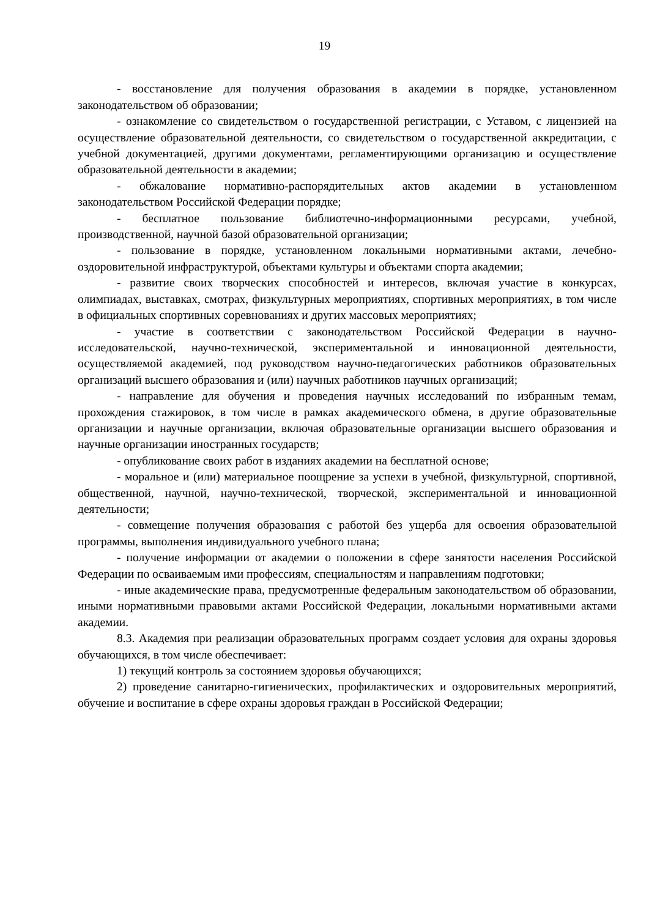19
- восстановление для получения образования в академии в порядке, установленном законодательством об образовании;
- ознакомление со свидетельством о государственной регистрации, с Уставом, с лицензией на осуществление образовательной деятельности, со свидетельством о государственной аккредитации, с учебной документацией, другими документами, регламентирующими организацию и осуществление образовательной деятельности в академии;
- обжалование нормативно-распорядительных актов академии в установленном законодательством Российской Федерации порядке;
- бесплатное пользование библиотечно-информационными ресурсами, учебной, производственной, научной базой образовательной организации;
- пользование в порядке, установленном локальными нормативными актами, лечебно-оздоровительной инфраструктурой, объектами культуры и объектами спорта академии;
- развитие своих творческих способностей и интересов, включая участие в конкурсах, олимпиадах, выставках, смотрах, физкультурных мероприятиях, спортивных мероприятиях, в том числе в официальных спортивных соревнованиях и других массовых мероприятиях;
- участие в соответствии с законодательством Российской Федерации в научно-исследовательской, научно-технической, экспериментальной и инновационной деятельности, осуществляемой академией, под руководством научно-педагогических работников образовательных организаций высшего образования и (или) научных работников научных организаций;
- направление для обучения и проведения научных исследований по избранным темам, прохождения стажировок, в том числе в рамках академического обмена, в другие образовательные организации и научные организации, включая образовательные организации высшего образования и научные организации иностранных государств;
- опубликование своих работ в изданиях академии на бесплатной основе;
- моральное и (или) материальное поощрение за успехи в учебной, физкультурной, спортивной, общественной, научной, научно-технической, творческой, экспериментальной и инновационной деятельности;
- совмещение получения образования с работой без ущерба для освоения образовательной программы, выполнения индивидуального учебного плана;
- получение информации от академии о положении в сфере занятости населения Российской Федерации по осваиваемым ими профессиям, специальностям и направлениям подготовки;
- иные академические права, предусмотренные федеральным законодательством об образовании, иными нормативными правовыми актами Российской Федерации, локальными нормативными актами академии.
8.3. Академия при реализации образовательных программ создает условия для охраны здоровья обучающихся, в том числе обеспечивает:
1) текущий контроль за состоянием здоровья обучающихся;
2) проведение санитарно-гигиенических, профилактических и оздоровительных мероприятий, обучение и воспитание в сфере охраны здоровья граждан в Российской Федерации;